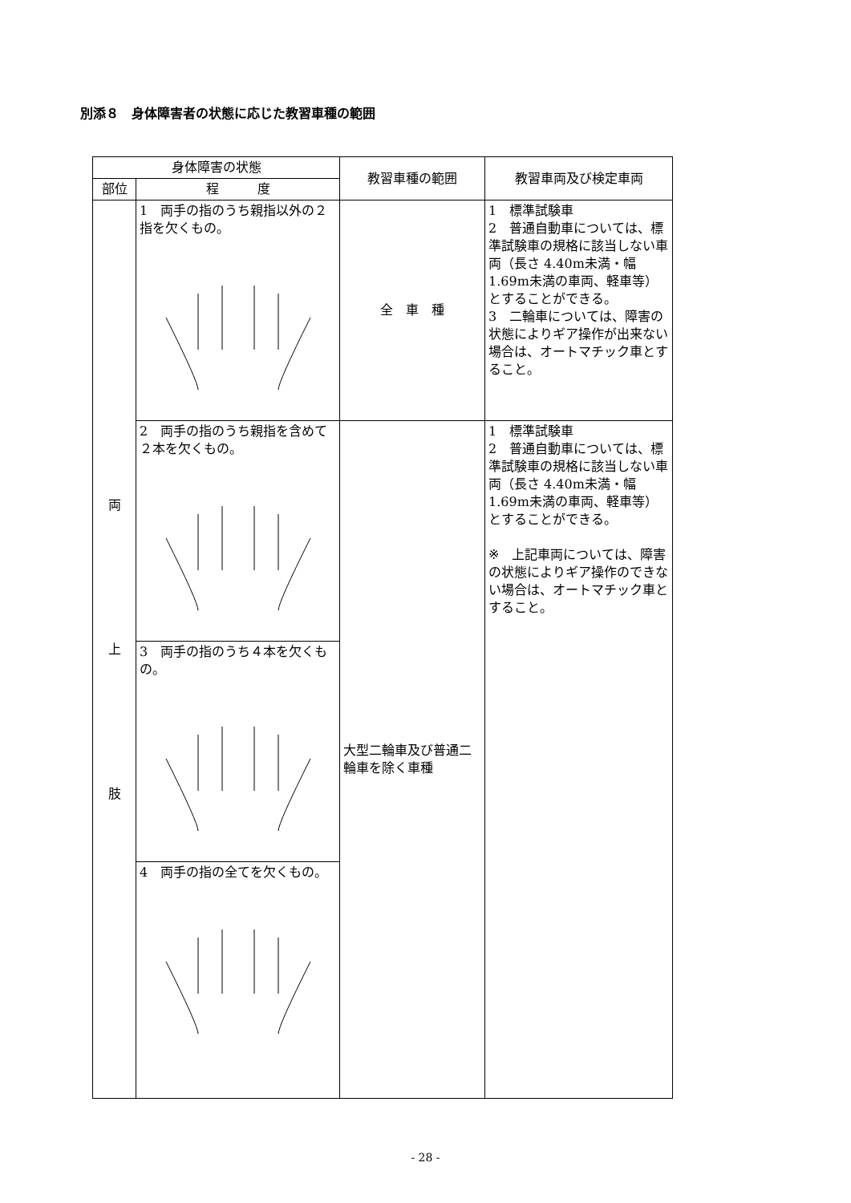別添８　身体障害者の状態に応じた教習車種の範囲
| 身体障害の状態 | | 教習車種の範囲 | 教習車両及び検定車両 |
| --- | --- | --- | --- |
| 部位 | 程 度 | | |
| 両 上 肢 | 1 両手の指のうち親指以外の２指を欠くもの。 | 全 車 種 | 1 標準試験車 2 普通自動車については、標準試験車の規格に該当しない車両（長さ 4.40m未満・幅 1.69m未満の車両、軽車等）とすることができる。 3 二輪車については、障害の状態によりギア操作が出来ない場合は、オートマチック車とすること。 |
| | 2 両手の指のうち親指を含めて２本を欠くもの。 | 大型二輪車及び普通二輪車を除く車種 | 1 標準試験車 2 普通自動車については、標準試験車の規格に該当しない車両（長さ 4.40m未満・幅 1.69m未満の車両、軽車等）とすることができる。 ※ 上記車両については、障害の状態によりギア操作のできない場合は、オートマチック車とすること。 |
| | 3 両手の指のうち４本を欠くもの。 | | |
| | 4 両手の指の全てを欠くもの。 | | |
- 28 -